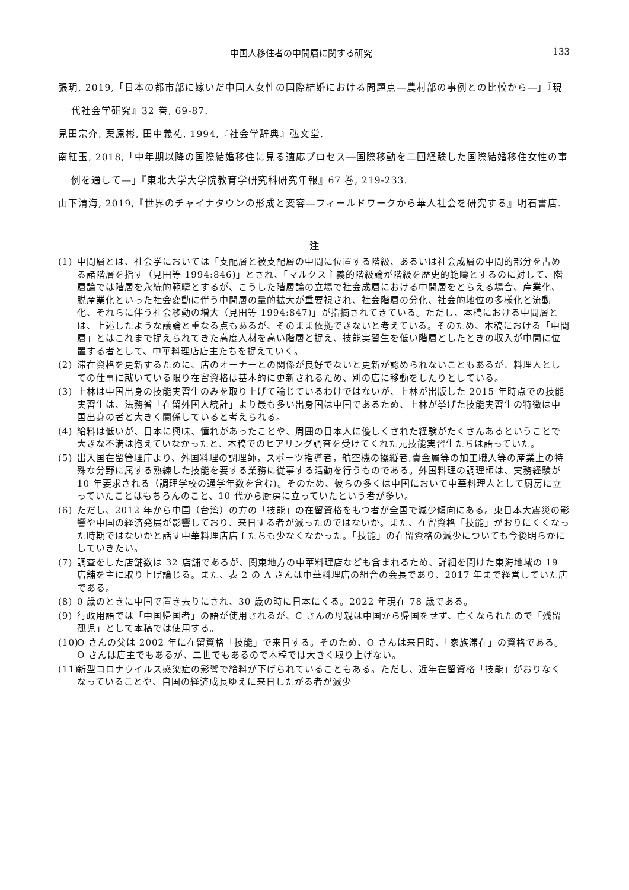中国人移住者の中間層に関する研究 133
張玥, 2019,「日本の都市部に嫁いだ中国人女性の国際結婚における問題点―農村部の事例との比較から―」『現代社会学研究』32 巻, 69-87.
見田宗介, 栗原彬, 田中義祐, 1994,『社会学辞典』弘文堂.
南紅玉, 2018,「中年期以降の国際結婚移住に見る適応プロセス―国際移動を二回経験した国際結婚移住女性の事例を通して―」『東北大学大学院教育学研究科研究年報』67 巻, 219-233.
山下清海, 2019,『世界のチャイナタウンの形成と変容―フィールドワークから華人社会を研究する』明石書店.
注
(1) 中間層とは、社会学においては「支配層と被支配層の中間に位置する階級、あるいは社会成層の中間的部分を占める諸階層を指す（見田等 1994:846)」とされ、「マルクス主義的階級論が階級を歴史的範疇とするのに対して、階層論では階層を永続的範疇とするが、こうした階層論の立場で社会成層における中間層をとらえる場合、産業化、脱産業化といった社会変動に伴う中間層の量的拡大が重要視され、社会階層の分化、社会的地位の多様化と流動化、それらに伴う社会移動の増大（見田等 1994:847)」が指摘されてきている。ただし、本稿における中間層とは、上述したような議論と重なる点もあるが、そのまま依拠できないと考えている。そのため、本稿における「中間層」とはこれまで捉えられてきた高度人材を高い階層と捉え、技能実習生を低い階層としたときの収入が中間に位置する者として、中華料理店店主たちを捉えていく。
(2) 滞在資格を更新するために、店のオーナーとの関係が良好でないと更新が認められないこともあるが、料理人としての仕事に就いている限り在留資格は基本的に更新されるため、別の店に移動をしたりとしている。
(3) 上林は中国出身の技能実習生のみを取り上げて論じているわけではないが、上林が出版した 2015 年時点での技能実習生は、法務省「在留外国人統計」より最も多い出身国は中国であるため、上林が挙げた技能実習生の特徴は中国出身の者と大きく関係していると考えられる。
(4) 給料は低いが、日本に興味、憧れがあったことや、周囲の日本人に優しくされた経験がたくさんあるということで大きな不満は抱えていなかったと、本稿でのヒアリング調査を受けてくれた元技能実習生たちは語っていた。
(5) 出入国在留管理庁より、外国料理の調理師，スポーツ指導者，航空機の操縦者,貴金属等の加工職人等の産業上の特殊な分野に属する熟練した技能を要する業務に従事する活動を行うものである。外国料理の調理師は、実務経験が 10 年要求される（調理学校の通学年数を含む)。そのため、彼らの多くは中国において中華料理人として厨房に立っていたことはもちろんのこと、10 代から厨房に立っていたという者が多い。
(6) ただし、2012 年から中国（台湾）の方の「技能」の在留資格をもつ者が全国で減少傾向にある。東日本大震災の影響や中国の経済発展が影響しており、来日する者が減ったのではないか。また、在留資格「技能」がおりにくくなった時期ではないかと話す中華料理店店主たちも少なくなかった。「技能」の在留資格の減少についても今後明らかにしていきたい。
(7) 調査をした店舗数は 32 店舗であるが、関東地方の中華料理店なども含まれるため、詳細を聞けた東海地域の 19 店舗を主に取り上げ論じる。また、表 2 の A さんは中華料理店の組合の会長であり、2017 年まで経営していた店である。
(8) 0 歳のときに中国で置き去りにされ、30 歳の時に日本にくる。2022 年現在 78 歳である。
(9) 行政用語では「中国帰国者」の語が使用されるが、C さんの母親は中国から帰国をせず、亡くなられたので「残留孤児」として本稿では使用する。
(10) O さんの父は 2002 年に在留資格「技能」で来日する。そのため、O さんは来日時、「家族滞在」の資格である。O さんは店主でもあるが、二世でもあるので本稿では大きく取り上げない。
(11) 新型コロナウイルス感染症の影響で給料が下げられていることもある。ただし、近年在留資格「技能」がおりなくなっていることや、自国の経済成長ゆえに来日したがる者が減少